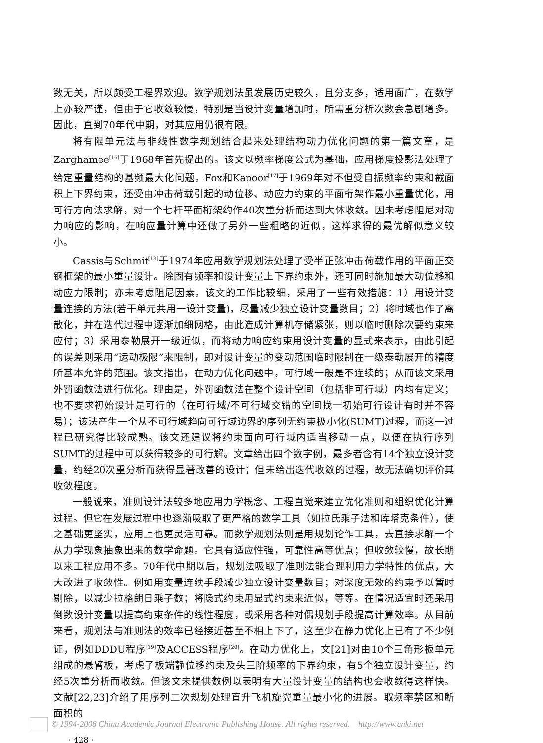数无关，所以颇受工程界欢迎。数学规划法虽发展历史较久，且分支多，适用面广，在数学上亦较严谨，但由于它收敛较慢，特别是当设计变量增加时，所需重分析次数会急剧增多。因此，直到70年代中期，对其应用仍很有限。
将有限单元法与非线性数学规划结合起来处理结构动力优化问题的第一篇文章，是Zarghamee<sup>[16]</sup>于1968年首先提出的。该文以频率梯度公式为基础，应用梯度投影法处理了给定重量结构的基频最大化问题。Fox和Kapoor<sup>[17]</sup>于1969年对不但受自振频率约束和截面积上下界约束，还受由冲击荷载引起的动位移、动应力约束的平面桁架作最小重量优化，用可行方向法求解，对一个七杆平面桁架约作40次重分析而达到大体收敛。因未考虑阻尼对动力响应的影响，在响应量计算中还做了另外一些粗略的近似，这样求得的最优解似意义较小。
Cassis与Schmit<sup>[18]</sup>于1974年应用数学规划法处理了受半正弦冲击荷载作用的平面正交钢框架的最小重量设计。除固有频率和设计变量上下界约束外，还可同时施加最大动位移和动应力限制；亦未考虑阻尼因素。该文的工作比较细，采用了一些有效措施：1）用设计变量连接的方法(若干单元共用一设计变量)，尽量减少独立设计变量数目；2）将时域也作了离散化，并在迭代过程中逐渐加细网格，由此造成计算机存储紧张，则以临时删除次要约束来应付；3）采用泰勒展开一级近似，而将动力响应约束用设计变量的显式来表示，由此引起的误差则采用“运动极限”来限制，即对设计变量的变动范围临时限制在一级泰勒展开的精度所基本允许的范围。该文指出，在动力优化问题中，可行域一般是不连续的；从而该文采用外罚函数法进行优化。理由是，外罚函数法在整个设计空间（包括非可行域）内均有定义；也不要求初始设计是可行的（在可行域/不可行域交错的空间找一初始可行设计有时并不容易）；该法产生一个从不可行域趋向可行域边界的序列无约束极小化(SUMT)过程，而这一过程已研究得比较成熟。该文还建议将约束面向可行域内适当移动一点，以便在执行序列SUMT的过程中可以获得较多的可行解。文章给出四个数字例，最多者含有14个独立设计变量，约经20次重分析而获得显著改善的设计；但未给出迭代收敛的过程，故无法确切评价其收敛程度。
一般说来，准则设计法较多地应用力学概念、工程直觉来建立优化准则和组织优化计算过程。但它在发展过程中也逐渐吸取了更严格的数学工具（如拉氏乘子法和库塔克条件），使之基础更坚实，应用上也更灵活可靠。而数学规划法则是用规划论作工具，去直接求解一个从力学现象抽象出来的数学命题。它具有适应性强，可靠性高等优点；但收敛较慢，故长期以来工程应用不多。70年代中期以后，规划法吸取了准则法能合理利用力学特性的优点，大大改进了收敛性。例如用变量连续手段减少独立设计变量数目；对深度无效的约束予以暂时剔除，以减少拉格朗日乘子数；将隐式约束用显式约束来近似，等等。在情况适宜时还采用倒数设计变量以提高约束条件的线性程度，或采用各种对偶规划手段提高计算效率。从目前来看，规划法与准则法的效率已经接近甚至不相上下了，这至少在静力优化上已有了不少例证，例如DDDU程序<sup>[19]</sup>及ACCESS程序<sup>[20]</sup>。在动力优化上，文[21]对由10个三角形板单元组成的悬臂板，考虑了板端静位移约束及头三阶频率的下界约束，有5个独立设计变量，约经5次重分析而收敛。但该文未提供数例以表明有大量设计变量的结构也会收敛得这样快。文献[22,23]介绍了用序列二次规划处理直升飞机旋翼重量最小化的进展。取频率禁区和断面积的
· 428 ·
© 1994-2008 China Academic Journal Electronic Publishing House. All rights reserved. http://www.cnki.net